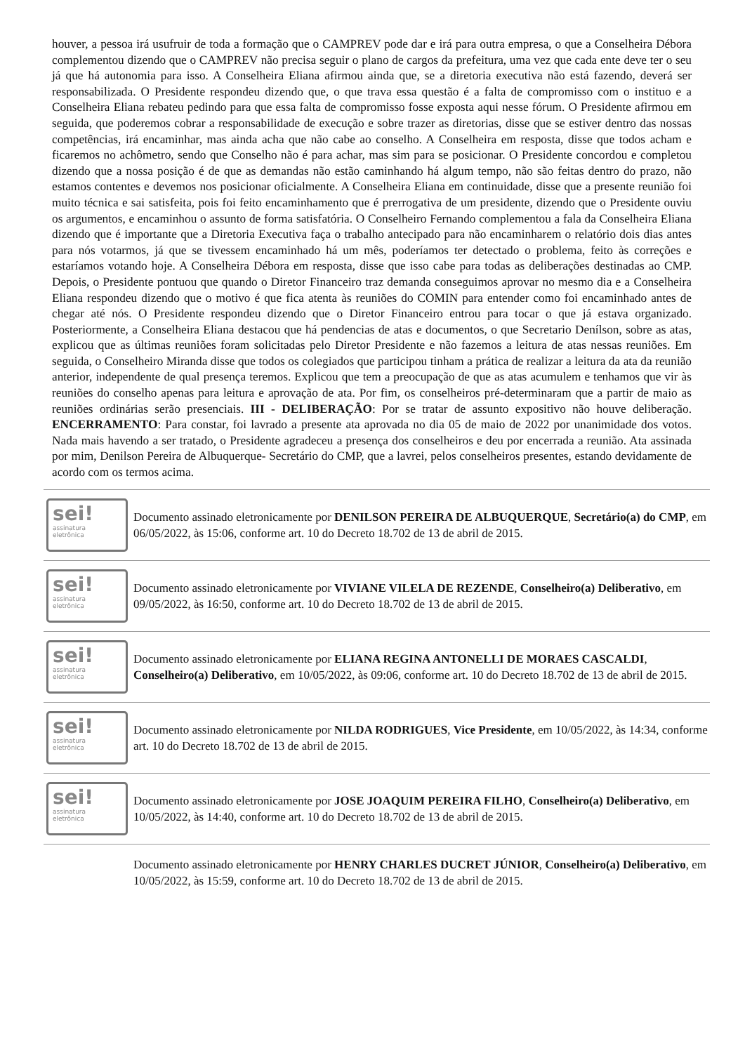houver, a pessoa irá usufruir de toda a formação que o CAMPREV pode dar e irá para outra empresa, o que a Conselheira Débora complementou dizendo que o CAMPREV não precisa seguir o plano de cargos da prefeitura, uma vez que cada ente deve ter o seu já que há autonomia para isso. A Conselheira Eliana afirmou ainda que, se a diretoria executiva não está fazendo, deverá ser responsabilizada. O Presidente respondeu dizendo que, o que trava essa questão é a falta de compromisso com o instituo e a Conselheira Eliana rebateu pedindo para que essa falta de compromisso fosse exposta aqui nesse fórum. O Presidente afirmou em seguida, que poderemos cobrar a responsabilidade de execução e sobre trazer as diretorias, disse que se estiver dentro das nossas competências, irá encaminhar, mas ainda acha que não cabe ao conselho. A Conselheira em resposta, disse que todos acham e ficaremos no achômetro, sendo que Conselho não é para achar, mas sim para se posicionar. O Presidente concordou e completou dizendo que a nossa posição é de que as demandas não estão caminhando há algum tempo, não são feitas dentro do prazo, não estamos contentes e devemos nos posicionar oficialmente. A Conselheira Eliana em continuidade, disse que a presente reunião foi muito técnica e sai satisfeita, pois foi feito encaminhamento que é prerrogativa de um presidente, dizendo que o Presidente ouviu os argumentos, e encaminhou o assunto de forma satisfatória. O Conselheiro Fernando complementou a fala da Conselheira Eliana dizendo que é importante que a Diretoria Executiva faça o trabalho antecipado para não encaminharem o relatório dois dias antes para nós votarmos, já que se tivessem encaminhado há um mês, poderíamos ter detectado o problema, feito às correções e estaríamos votando hoje. A Conselheira Débora em resposta, disse que isso cabe para todas as deliberações destinadas ao CMP. Depois, o Presidente pontuou que quando o Diretor Financeiro traz demanda conseguimos aprovar no mesmo dia e a Conselheira Eliana respondeu dizendo que o motivo é que fica atenta às reuniões do COMIN para entender como foi encaminhado antes de chegar até nós. O Presidente respondeu dizendo que o Diretor Financeiro entrou para tocar o que já estava organizado. Posteriormente, a Conselheira Eliana destacou que há pendencias de atas e documentos, o que Secretario Denílson, sobre as atas, explicou que as últimas reuniões foram solicitadas pelo Diretor Presidente e não fazemos a leitura de atas nessas reuniões. Em seguida, o Conselheiro Miranda disse que todos os colegiados que participou tinham a prática de realizar a leitura da ata da reunião anterior, independente de qual presença teremos. Explicou que tem a preocupação de que as atas acumulem e tenhamos que vir às reuniões do conselho apenas para leitura e aprovação de ata. Por fim, os conselheiros pré-determinaram que a partir de maio as reuniões ordinárias serão presenciais. III - DELIBERAÇÃO: Por se tratar de assunto expositivo não houve deliberação. ENCERRAMENTO: Para constar, foi lavrado a presente ata aprovada no dia 05 de maio de 2022 por unanimidade dos votos. Nada mais havendo a ser tratado, o Presidente agradeceu a presença dos conselheiros e deu por encerrada a reunião. Ata assinada por mim, Denilson Pereira de Albuquerque- Secretário do CMP, que a lavrei, pelos conselheiros presentes, estando devidamente de acordo com os termos acima.
sei!
assinatura
eletrônica
Documento assinado eletronicamente por DENILSON PEREIRA DE ALBUQUERQUE, Secretário(a) do CMP, em 06/05/2022, às 15:06, conforme art. 10 do Decreto 18.702 de 13 de abril de 2015.
sei!
assinatura
eletrônica
Documento assinado eletronicamente por VIVIANE VILELA DE REZENDE, Conselheiro(a) Deliberativo, em 09/05/2022, às 16:50, conforme art. 10 do Decreto 18.702 de 13 de abril de 2015.
sei!
assinatura
eletrônica
Documento assinado eletronicamente por ELIANA REGINA ANTONELLI DE MORAES CASCALDI, Conselheiro(a) Deliberativo, em 10/05/2022, às 09:06, conforme art. 10 do Decreto 18.702 de 13 de abril de 2015.
sei!
assinatura
eletrônica
Documento assinado eletronicamente por NILDA RODRIGUES, Vice Presidente, em 10/05/2022, às 14:34, conforme art. 10 do Decreto 18.702 de 13 de abril de 2015.
sei!
assinatura
eletrônica
Documento assinado eletronicamente por JOSE JOAQUIM PEREIRA FILHO, Conselheiro(a) Deliberativo, em 10/05/2022, às 14:40, conforme art. 10 do Decreto 18.702 de 13 de abril de 2015.
Documento assinado eletronicamente por HENRY CHARLES DUCRET JÚNIOR, Conselheiro(a) Deliberativo, em 10/05/2022, às 15:59, conforme art. 10 do Decreto 18.702 de 13 de abril de 2015.